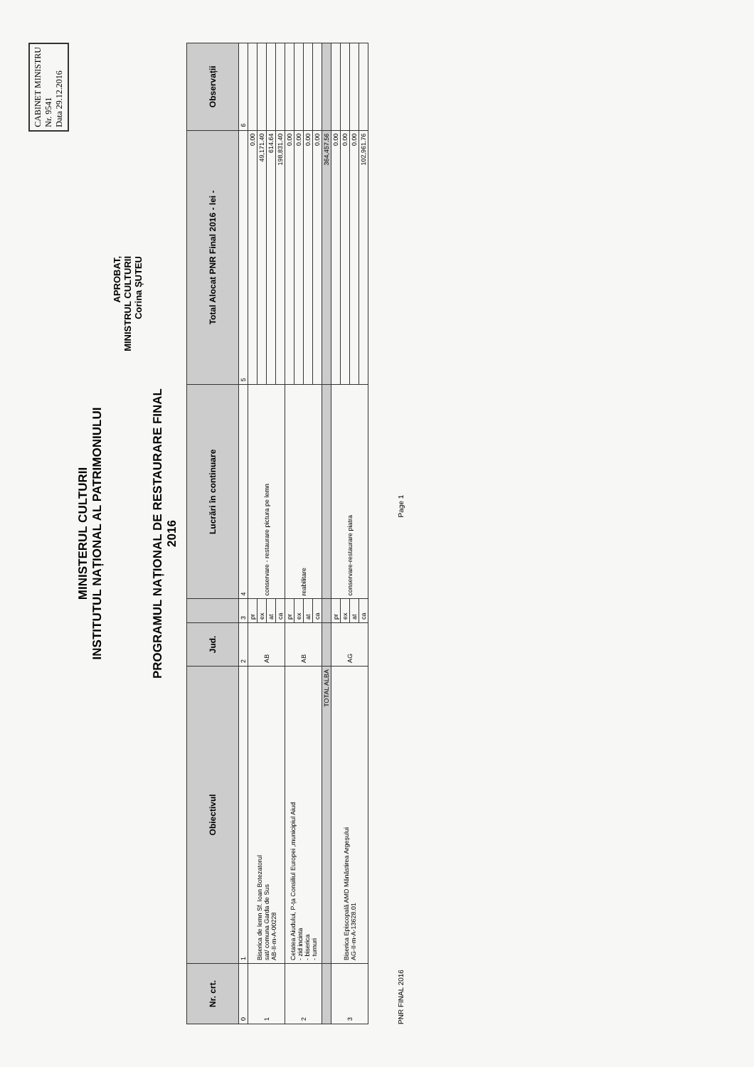CABINET MINISTRU
Nr. 9541
Data 29.12.2016
MINISTERUL CULTURII
INSTITUTUL NAȚIONAL AL PATRIMONIULUI
APROBAT,
MINISTRUL CULTURII
Corina ȘUTEU
PROGRAMUL NAȚIONAL DE RESTAURARE FINAL
2016
| Nr. crt. | Obiectivul | Jud. | | Lucrări în continuare | Total Alocat PNR Final 2016 - lei - | Observații |
| --- | --- | --- | --- | --- | --- | --- |
| 0 | 1 | 2 | 3 | 4 | 5 | 6 |
| 1 | Biserica de lemn Sf. Ioan Botezatorul sat/ comuna Garda de Sus AB-II-m-A-00228 | AB | pr | conservare - restaurare pictura pe lemn | 0.00 | |
| | | | ex | | 49,171.40 | |
| | | | at | | 614.64 | |
| | | | ca | | 198,831.40 | |
| 2 | Cetatea Aiudului, P-ța Consiliul Europei ,municipiul Aiud - zid incinta - biserica - turnuri | AB | pr | reabilitare | 0.00 | |
| | | | ex | | 0.00 | |
| | | | at | | 0.00 | |
| | | | ca | | 0.00 | |
| | TOTAL ALBA | | | | 364,457.56 | |
| 3 | Biserica Episcopală AMD Mănăstirea Argeșului AG-II-m-A-13628.01 | AG | pr | conservare-restaurare piatra | 0.00 | |
| | | | ex | | 0.00 | |
| | | | at | | 0.00 | |
| | | | ca | | 102,961.76 | |
PNR FINAL 2016 Page 1